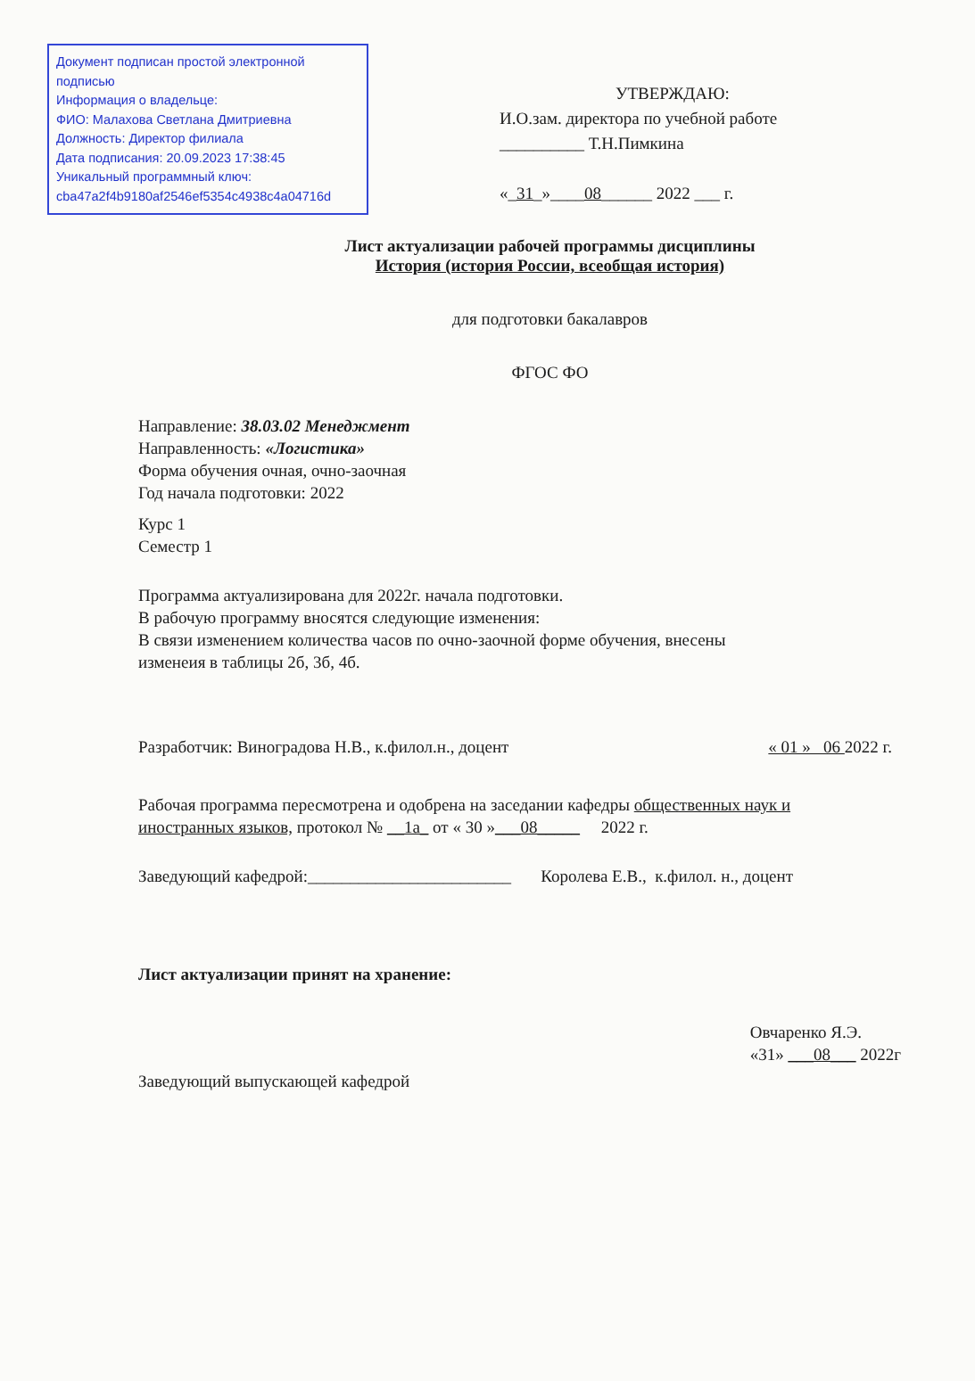Документ подписан простой электронной подписью
Информация о владельце:
ФИО: Малахова Светлана Дмитриевна
Должность: Директор филиала
Дата подписания: 20.09.2023 17:38:45
Уникальный программный ключ:
cba47a2f4b9180af2546ef5354c4938c4a04716d
УТВЕРЖДАЮ:
И.О.зам. директора по учебной работе
__________ Т.Н.Пимкина
«_31_»____08______ 2022 ___ г.
Лист актуализации рабочей программы дисциплины
История (история России, всеобщая история)
для подготовки бакалавров
ФГОС ФО
Направление: 38.03.02 Менеджмент
Направленность: «Логистика»
Форма обучения очная, очно-заочная
Год начала подготовки: 2022
Курс 1
Семестр 1
Программа актуализирована для 2022г. начала подготовки.
В рабочую программу вносятся следующие изменения:
В связи изменением количества часов по очно-заочной форме обучения, внесены
изменеия в таблицы 2б, 3б, 4б.
Разработчик: Виноградова Н.В., к.филол.н., доцент « 01 » 06 2022 г.
Рабочая программа пересмотрена и одобрена на заседании кафедры общественных наук и иностранных языков, протокол № __1а_ от « 30 »___08_____ 2022 г.
Заведующий кафедрой:________________________ Королева Е.В., к.филол. н., доцент
Лист актуализации принят на хранение:
Заведующий выпускающей кафедрой
Овчаренко Я.Э.
«31» ___08___ 2022г